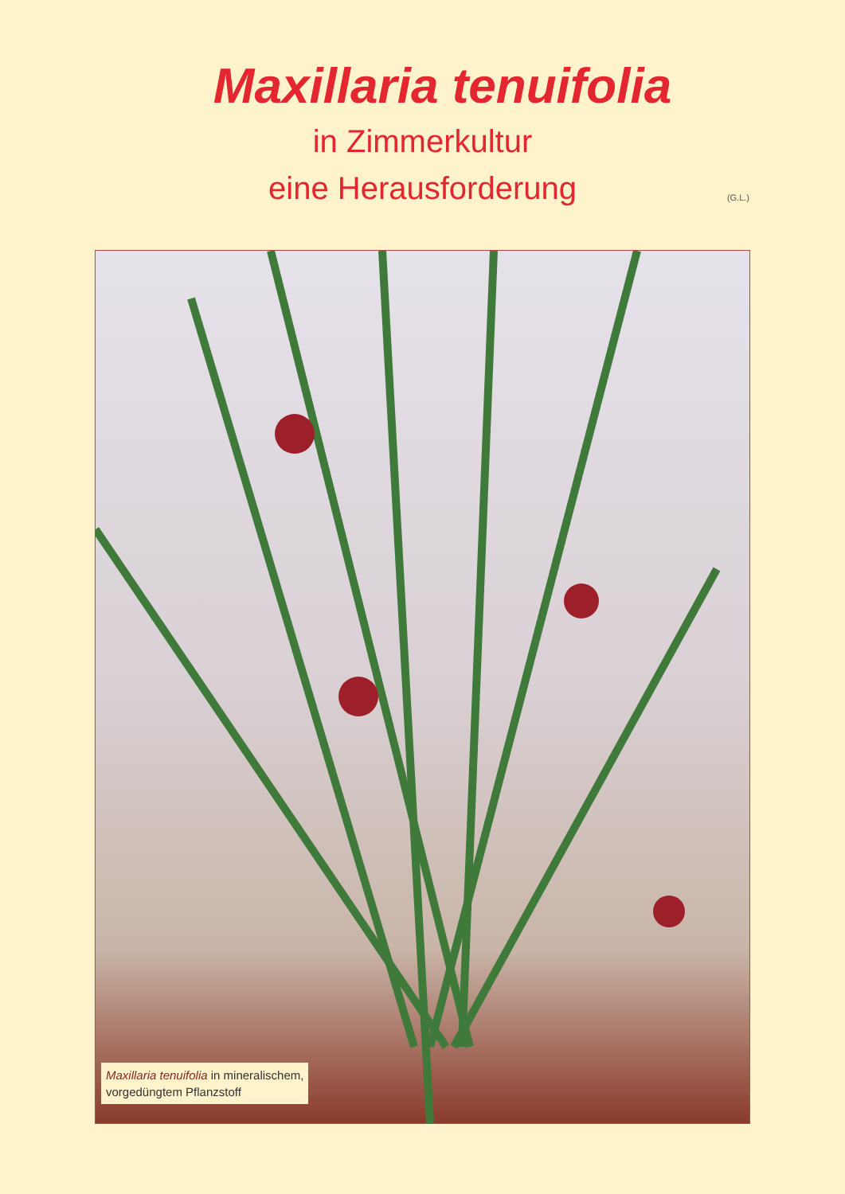Maxillaria tenuifolia
in Zimmerkultur
eine Herausforderung
(G.L.)
Maxillaria tenuifolia in mineralischem,
vorgedüngtem Pflanzstoff